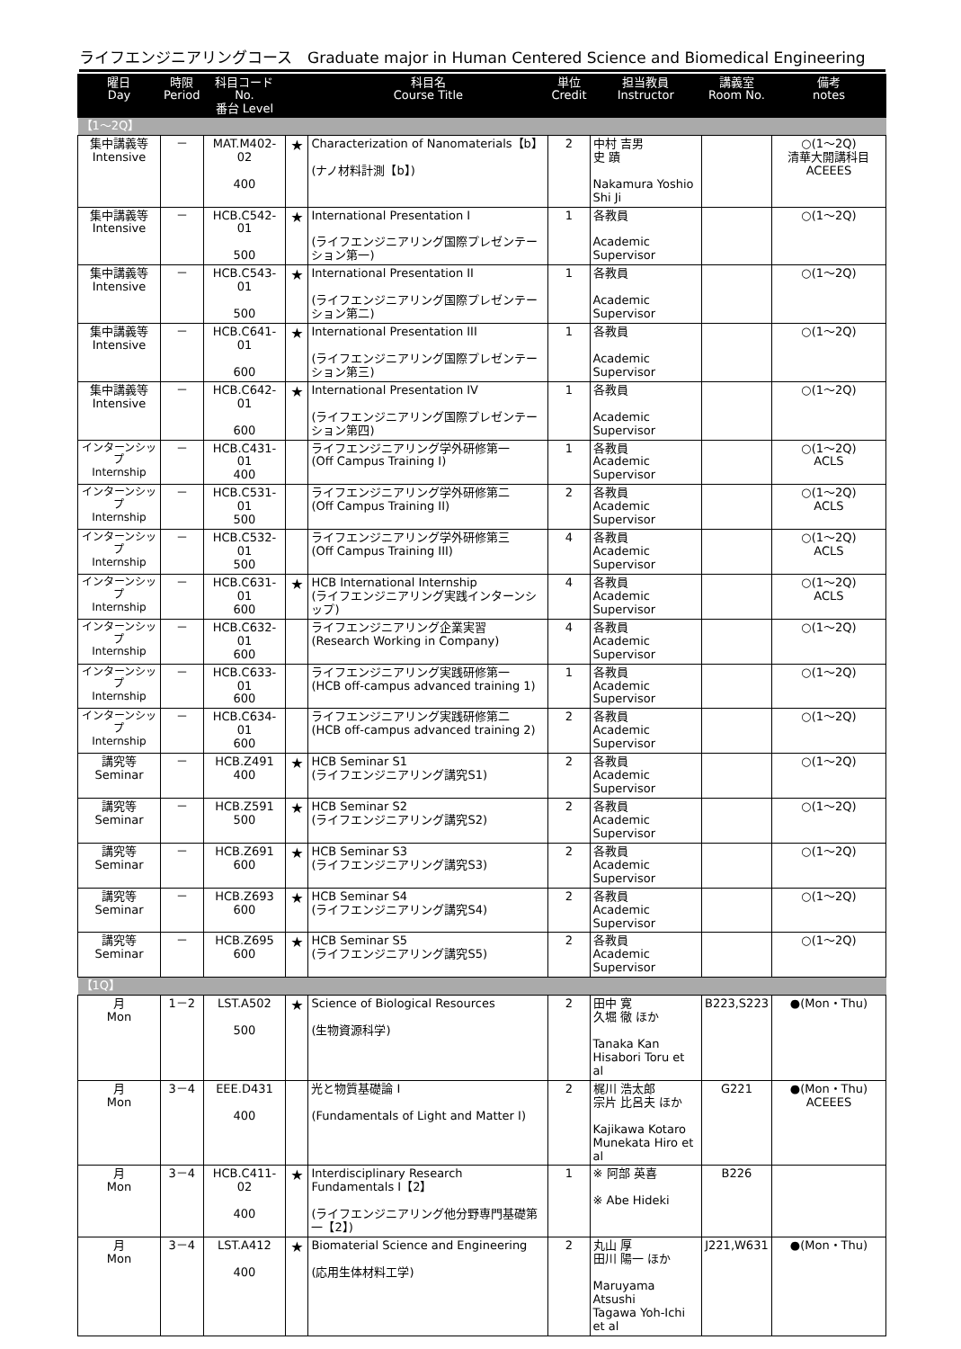ライフエンジニアリングコース　Graduate major in Human Centered Science and Biomedical Engineering
| 曜日 Day | 時限 Period | 科目コード No. 番台 Level | | 科目名 Course Title | 単位 Credit | 担当教員 Instructor | 講義室 Room No. | 備考 notes |
| --- | --- | --- | --- | --- | --- | --- | --- | --- |
| 【1～2Q】 | | | | | | | | |
| 集中講義等 Intensive | － | MAT.M402-02 400 | ★ | Characterization of Nanomaterials【b】 (ナノ材料計測【b】) | 2 | 中村 吉男 史 蹟 Nakamura Yoshio Shi Ji | | ○(1～2Q) 清華大開講科目 ACEEES |
| 集中講義等 Intensive | － | HCB.C542-01 500 | ★ | International Presentation I (ライフエンジニアリング国際プレゼンテーション第一) | 1 | 各教員 Academic Supervisor | | ○(1～2Q) |
| 集中講義等 Intensive | － | HCB.C543-01 500 | ★ | International Presentation II (ライフエンジニアリング国際プレゼンテーション第二) | 1 | 各教員 Academic Supervisor | | ○(1～2Q) |
| 集中講義等 Intensive | － | HCB.C641-01 600 | ★ | International Presentation III (ライフエンジニアリング国際プレゼンテーション第三) | 1 | 各教員 Academic Supervisor | | ○(1～2Q) |
| 集中講義等 Intensive | － | HCB.C642-01 600 | ★ | International Presentation IV (ライフエンジニアリング国際プレゼンテーション第四) | 1 | 各教員 Academic Supervisor | | ○(1～2Q) |
| インターンシップ Internship | － | HCB.C431-01 400 | | ライフエンジニアリング学外研修第一 (Off Campus Training I) | 1 | 各教員 Academic Supervisor | | ○(1～2Q) ACLS |
| インターンシップ Internship | － | HCB.C531-01 500 | | ライフエンジニアリング学外研修第二 (Off Campus Training II) | 2 | 各教員 Academic Supervisor | | ○(1～2Q) ACLS |
| インターンシップ Internship | － | HCB.C532-01 500 | | ライフエンジニアリング学外研修第三 (Off Campus Training III) | 4 | 各教員 Academic Supervisor | | ○(1～2Q) ACLS |
| インターンシップ Internship | － | HCB.C631-01 600 | ★ | HCB International Internship (ライフエンジニアリング実践インターンシップ) | 4 | 各教員 Academic Supervisor | | ○(1～2Q) ACLS |
| インターンシップ Internship | － | HCB.C632-01 600 | | ライフエンジニアリング企業実習 (Research Working in Company) | 4 | 各教員 Academic Supervisor | | ○(1～2Q) |
| インターンシップ Internship | － | HCB.C633-01 600 | | ライフエンジニアリング実践研修第一 (HCB off-campus advanced training 1) | 1 | 各教員 Academic Supervisor | | ○(1～2Q) |
| インターンシップ Internship | － | HCB.C634-01 600 | | ライフエンジニアリング実践研修第二 (HCB off-campus advanced training 2) | 2 | 各教員 Academic Supervisor | | ○(1～2Q) |
| 講究等 Seminar | － | HCB.Z491 400 | ★ | HCB Seminar S1 (ライフエンジニアリング講究S1) | 2 | 各教員 Academic Supervisor | | ○(1～2Q) |
| 講究等 Seminar | － | HCB.Z591 500 | ★ | HCB Seminar S2 (ライフエンジニアリング講究S2) | 2 | 各教員 Academic Supervisor | | ○(1～2Q) |
| 講究等 Seminar | － | HCB.Z691 600 | ★ | HCB Seminar S3 (ライフエンジニアリング講究S3) | 2 | 各教員 Academic Supervisor | | ○(1～2Q) |
| 講究等 Seminar | － | HCB.Z693 600 | ★ | HCB Seminar S4 (ライフエンジニアリング講究S4) | 2 | 各教員 Academic Supervisor | | ○(1～2Q) |
| 講究等 Seminar | － | HCB.Z695 600 | ★ | HCB Seminar S5 (ライフエンジニアリング講究S5) | 2 | 各教員 Academic Supervisor | | ○(1～2Q) |
| 【1Q】 | | | | | | | | |
| 月 Mon | 1－2 | LST.A502 500 | ★ | Science of Biological Resources (生物資源科学) | 2 | 田中 寛 久堀 徹 ほか Tanaka Kan Hisabori Toru et al | B223,S223 | ●(Mon・Thu) |
| 月 Mon | 3－4 | EEE.D431 400 | | 光と物質基礎論 I (Fundamentals of Light and Matter I) | 2 | 梶川 浩太郎 宗片 比呂夫 ほか Kajikawa Kotaro Munekata Hiro et al | G221 | ●(Mon・Thu) ACEEES |
| 月 Mon | 3－4 | HCB.C411-02 400 | ★ | Interdisciplinary Research Fundamentals I【2】 (ライフエンジニアリング他分野専門基礎第一【2】) | 1 | ※ 阿部 英喜 ※ Abe Hideki | B226 | |
| 月 Mon | 3－4 | LST.A412 400 | ★ | Biomaterial Science and Engineering (応用生体材料工学) | 2 | 丸山 厚 田川 陽一 ほか Maruyama Atsushi Tagawa Yoh-Ichi et al | J221,W631 | ●(Mon・Thu) |